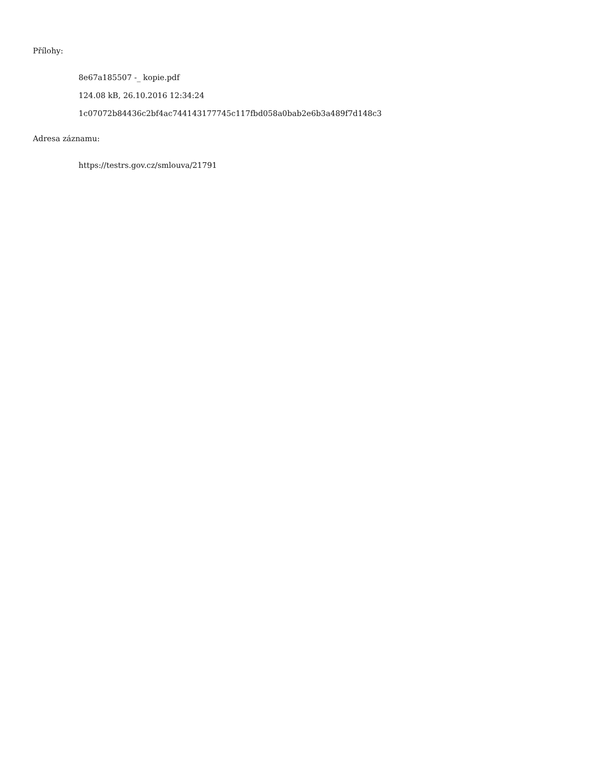Přílohy:
8e67a185507 -_ kopie.pdf
124.08 kB, 26.10.2016 12:34:24
1c07072b84436c2bf4ac744143177745c117fbd058a0bab2e6b3a489f7d148c3
Adresa záznamu:
https://testrs.gov.cz/smlouva/21791